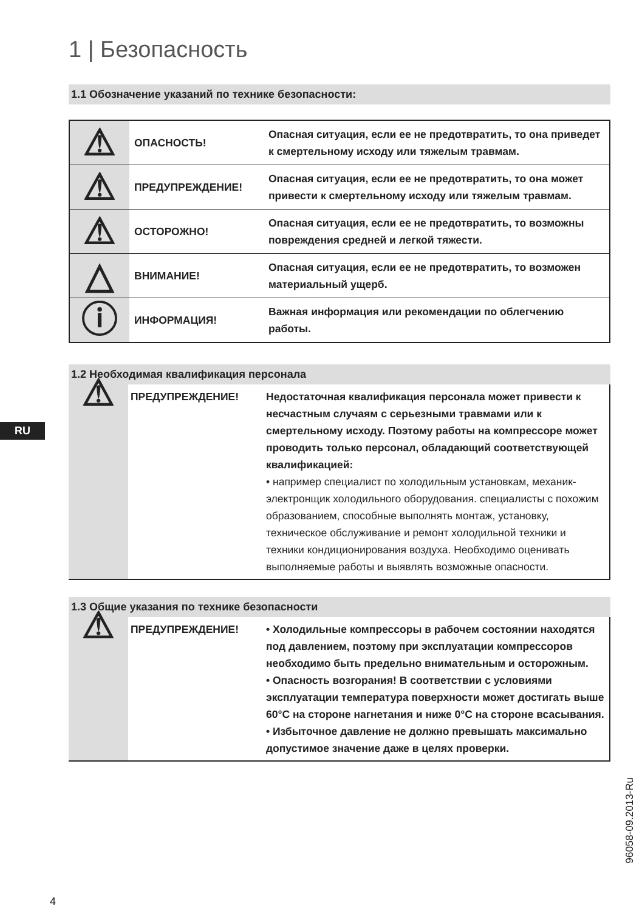1 | Безопасность
1.1 Обозначение указаний по технике безопасности:
| ⚠ | ОПАСНОСТЬ! | Опасная ситуация, если ее не предотвратить, то она приведет к смертельному исходу или тяжелым травмам. |
| ⚠ | ПРЕДУПРЕЖДЕНИЕ! | Опасная ситуация, если ее не предотвратить, то она может привести к смертельному исходу или тяжелым травмам. |
| ⚠ | ОСТОРОЖНО! | Опасная ситуация, если ее не предотвратить, то возможны повреждения средней и легкой тяжести. |
| △ | ВНИМАНИЕ! | Опасная ситуация, если ее не предотвратить, то возможен материальный ущерб. |
| ⓘ | ИНФОРМАЦИЯ! | Важная информация или рекомендации по облегчению работы. |
1.2 Необходимая квалификация персонала
| ⚠ | ПРЕДУПРЕЖДЕНИЕ! | Недостаточная квалификация персонала может привести к несчастным случаям с серьезными травмами или к смертельному исходу. Поэтому работы на компрессоре может проводить только персонал, обладающий соответствующей квалификацией: • например специалист по холодильным установкам, механик-электронщик холодильного оборудования. специалисты с похожим образованием, способные выполнять монтаж, установку, техническое обслуживание и ремонт холодильной техники и техники кондиционирования воздуха. Необходимо оценивать выполняемые работы и выявлять возможные опасности. |
1.3 Общие указания по технике безопасности
| ⚠ | ПРЕДУПРЕЖДЕНИЕ! | • Холодильные компрессоры в рабочем состоянии находятся под давлением, поэтому при эксплуатации компрессоров необходимо быть предельно внимательным и осторожным. • Опасность возгорания! В соответствии с условиями эксплуатации температура поверхности может достигать выше 60°C на стороне нагнетания и ниже 0°C на стороне всасывания. • Избыточное давление не должно превышать максимально допустимое значение даже в целях проверки. |
RU
96058-09.2013-Ru
4